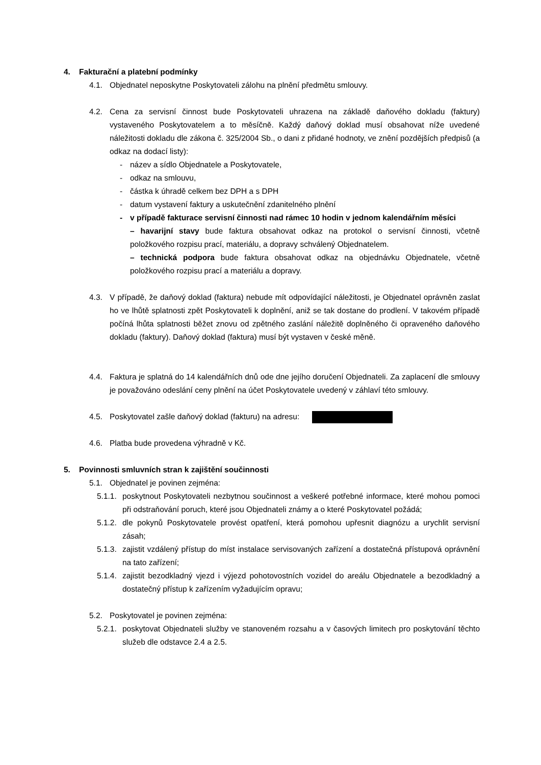4. Fakturační a platební podmínky
4.1. Objednatel neposkytne Poskytovateli zálohu na plnění předmětu smlouvy.
4.2. Cena za servisní činnost bude Poskytovateli uhrazena na základě daňového dokladu (faktury) vystaveného Poskytovatelem a to měsíčně. Každý daňový doklad musí obsahovat níže uvedené náležitosti dokladu dle zákona č. 325/2004 Sb., o dani z přidané hodnoty, ve znění pozdějších předpisů (a odkaz na dodací listy):
- název a sídlo Objednatele a Poskytovatele,
- odkaz na smlouvu,
- částka k úhradě celkem bez DPH a s DPH
- datum vystavení faktury a uskutečnění zdanitelného plnění
- v případě fakturace servisní činnosti nad rámec 10 hodin v jednom kalendářním měsíci
– havarijní stavy bude faktura obsahovat odkaz na protokol o servisní činnosti, včetně položkového rozpisu prací, materiálu, a dopravy schválený Objednatelem.
– technická podpora bude faktura obsahovat odkaz na objednávku Objednatele, včetně položkového rozpisu prací a materiálu a dopravy.
4.3. V případě, že daňový doklad (faktura) nebude mít odpovídající náležitosti, je Objednatel oprávněn zaslat ho ve lhůtě splatnosti zpět Poskytovateli k doplnění, aniž se tak dostane do prodlení. V takovém případě počíná lhůta splatnosti běžet znovu od zpětného zaslání náležitě doplněného či opraveného daňového dokladu (faktury). Daňový doklad (faktura) musí být vystaven v české měně.
4.4. Faktura je splatná do 14 kalendářních dnů ode dne jejího doručení Objednateli. Za zaplacení dle smlouvy je považováno odeslání ceny plnění na účet Poskytovatele uvedený v záhlaví této smlouvy.
4.5. Poskytovatel zašle daňový doklad (fakturu) na adresu:
4.6. Platba bude provedena výhradně v Kč.
5. Povinnosti smluvních stran k zajištění součinnosti
5.1. Objednatel je povinen zejména:
5.1.1.
poskytnout Poskytovateli nezbytnou součinnost a veškeré potřebné informace, které mohou pomoci při odstraňování poruch, které jsou Objednateli známy a o které Poskytovatel požádá;
5.1.2.
dle pokynů Poskytovatele provést opatření, která pomohou upřesnit diagnózu a urychlit servisní zásah;
5.1.3.
zajistit vzdálený přístup do míst instalace servisovaných zařízení a dostatečná přístupová oprávnění na tato zařízení;
5.1.4.
zajistit bezodkladný vjezd i výjezd pohotovostních vozidel do areálu Objednatele a bezodkladný a dostatečný přístup k zařízením vyžadujícím opravu;
5.2. Poskytovatel je povinen zejména:
5.2.1.
poskytovat Objednateli služby ve stanoveném rozsahu a v časových limitech pro poskytování těchto služeb dle odstavce 2.4 a 2.5.